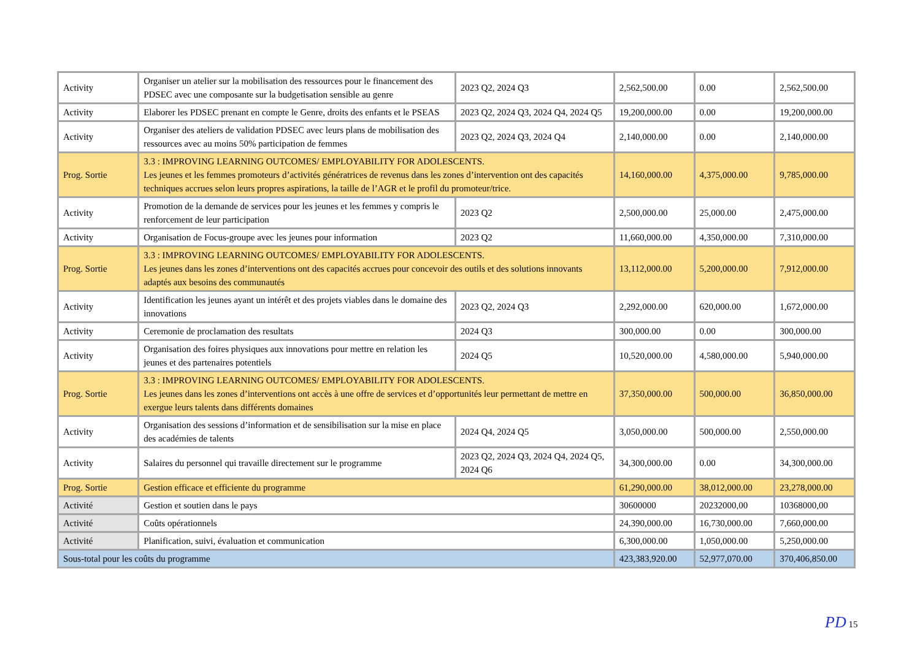| Activity | Organiser un atelier sur la mobilisation des ressources pour le financement des PDSEC avec une composante sur la budgetisation sensible au genre | 2023 Q2, 2024 Q3 | 2,562,500.00 | 0.00 | 2,562,500.00 |
| Activity | Elaborer les PDSEC prenant en compte le Genre, droits des enfants et le PSEAS | 2023 Q2, 2024 Q3, 2024 Q4, 2024 Q5 | 19,200,000.00 | 0.00 | 19,200,000.00 |
| Activity | Organiser des ateliers de validation PDSEC avec leurs plans de mobilisation des ressources avec au moins 50% participation de femmes | 2023 Q2, 2024 Q3, 2024 Q4 | 2,140,000.00 | 0.00 | 2,140,000.00 |
| Prog. Sortie | 3.3 : IMPROVING LEARNING OUTCOMES/ EMPLOYABILITY FOR ADOLESCENTS. Les jeunes et les femmes promoteurs d’activités génératrices de revenus dans les zones d’intervention ont des capacités techniques accrues selon leurs propres aspirations, la taille de l’AGR et le profil du promoteur/trice. | | 14,160,000.00 | 4,375,000.00 | 9,785,000.00 |
| Activity | Promotion de la demande de services pour les jeunes et les femmes y compris le renforcement de leur participation | 2023 Q2 | 2,500,000.00 | 25,000.00 | 2,475,000.00 |
| Activity | Organisation de Focus-groupe avec les jeunes pour information | 2023 Q2 | 11,660,000.00 | 4,350,000.00 | 7,310,000.00 |
| Prog. Sortie | 3.3 : IMPROVING LEARNING OUTCOMES/ EMPLOYABILITY FOR ADOLESCENTS. Les jeunes dans les zones d’interventions ont des capacités accrues pour concevoir des outils et des solutions innovants adaptés aux besoins des communautés | | 13,112,000.00 | 5,200,000.00 | 7,912,000.00 |
| Activity | Identification les jeunes ayant un intérêt et des projets viables dans le domaine des innovations | 2023 Q2, 2024 Q3 | 2,292,000.00 | 620,000.00 | 1,672,000.00 |
| Activity | Ceremonie de proclamation des resultats | 2024 Q3 | 300,000.00 | 0.00 | 300,000.00 |
| Activity | Organisation des foires physiques aux innovations pour mettre en relation les jeunes et des partenaires potentiels | 2024 Q5 | 10,520,000.00 | 4,580,000.00 | 5,940,000.00 |
| Prog. Sortie | 3.3 : IMPROVING LEARNING OUTCOMES/ EMPLOYABILITY FOR ADOLESCENTS. Les jeunes dans les zones d’interventions ont accès à une offre de services et d’opportunités leur permettant de mettre en exergue leurs talents dans différents domaines | | 37,350,000.00 | 500,000.00 | 36,850,000.00 |
| Activity | Organisation des sessions d’information et de sensibilisation sur la mise en place des académies de talents | 2024 Q4, 2024 Q5 | 3,050,000.00 | 500,000.00 | 2,550,000.00 |
| Activity | Salaires du personnel qui travaille directement sur le programme | 2023 Q2, 2024 Q3, 2024 Q4, 2024 Q5, 2024 Q6 | 34,300,000.00 | 0.00 | 34,300,000.00 |
| Prog. Sortie | Gestion efficace et efficiente du programme | | 61,290,000.00 | 38,012,000.00 | 23,278,000.00 |
| Activité | Gestion et soutien dans le pays | | 30600000 | 20232000,00 | 10368000,00 |
| Activité | Coûts opérationnels | | 24,390,000.00 | 16,730,000.00 | 7,660,000.00 |
| Activité | Planification, suivi, évaluation et communication | | 6,300,000.00 | 1,050,000.00 | 5,250,000.00 |
| Sous-total pour les coûts du programme | | | 423,383,920.00 | 52,977,070.00 | 370,406,850.00 |
PD 15